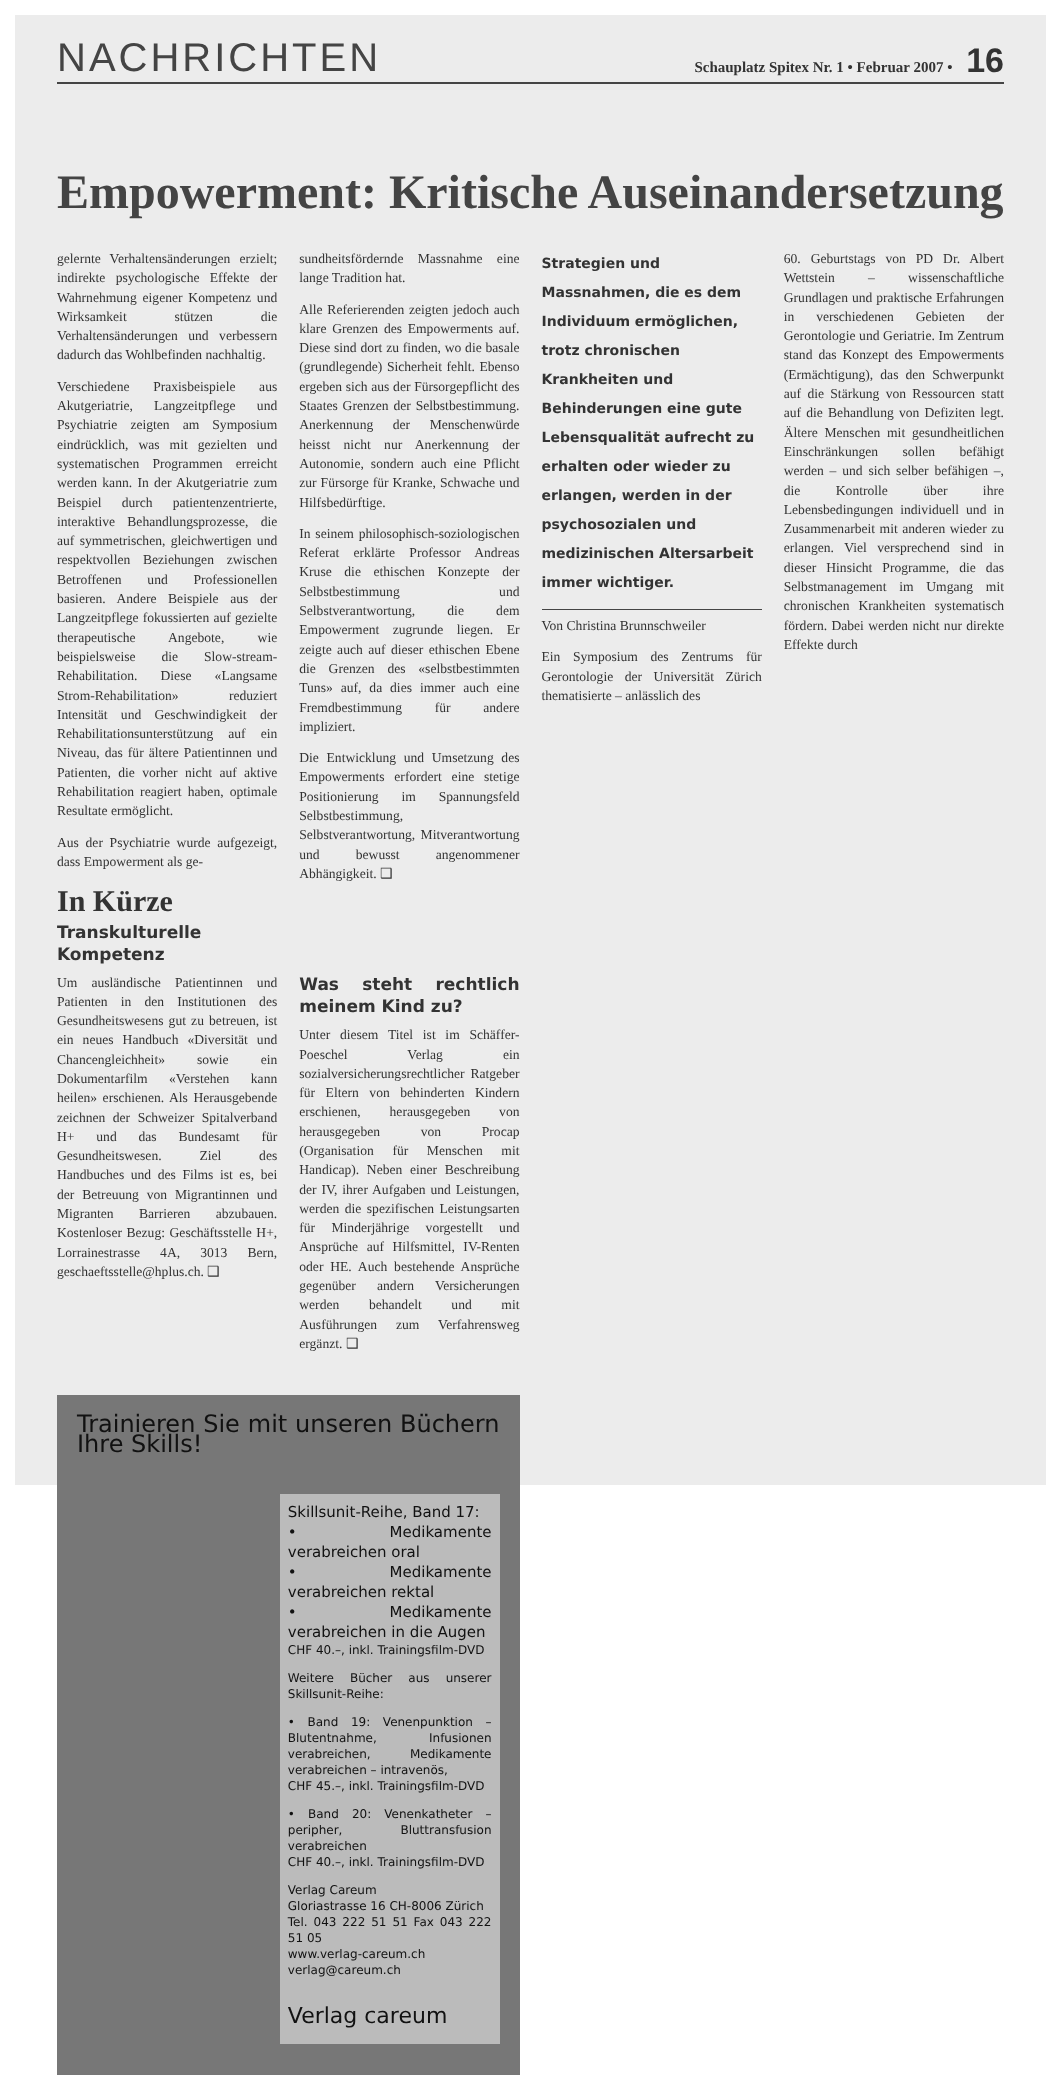NACHRICHTEN Schauplatz Spitex Nr. 1 • Februar 2007 • 16
Empowerment: Kritische Auseinandersetzung
Strategien und Massnahmen, die es dem Individuum ermöglichen, trotz chronischen Krankheiten und Behinderungen eine gute Lebensqualität aufrecht zu erhalten oder wieder zu erlangen, werden in der psychosozialen und medizinischen Altersarbeit immer wichtiger.
Von Christina Brunnschweiler
Ein Symposium des Zentrums für Gerontologie der Universität Zürich thematisierte – anlässlich des
60. Geburtstags von PD Dr. Albert Wettstein – wissenschaftliche Grundlagen und praktische Erfahrungen in verschiedenen Gebieten der Gerontologie und Geriatrie. Im Zentrum stand das Konzept des Empowerments (Ermächtigung), das den Schwerpunkt auf die Stärkung von Ressourcen statt auf die Behandlung von Defiziten legt. Ältere Menschen mit gesundheitlichen Einschränkungen sollen befähigt werden – und sich selber befähigen –, die Kontrolle über ihre Lebensbedingungen individuell und in Zusammenarbeit mit anderen wieder zu erlangen. Viel versprechend sind in dieser Hinsicht Programme, die das Selbstmanagement im Umgang mit chronischen Krankheiten systematisch fördern. Dabei werden nicht nur direkte Effekte durch
gelernte Verhaltensänderungen erzielt; indirekte psychologische Effekte der Wahrnehmung eigener Kompetenz und Wirksamkeit stützen die Verhaltensänderungen und verbessern dadurch das Wohlbefinden nachhaltig.
Verschiedene Praxisbeispiele aus Akutgeriatrie, Langzeitpflege und Psychiatrie zeigten am Symposium eindrücklich, was mit gezielten und systematischen Programmen erreicht werden kann. In der Akutgeriatrie zum Beispiel durch patientenzentrierte, interaktive Behandlungsprozesse, die auf symmetrischen, gleichwertigen und respektvollen Beziehungen zwischen Betroffenen und Professionellen basieren. Andere Beispiele aus der Langzeitpflege fokussierten auf gezielte therapeutische Angebote, wie beispielsweise die Slow-stream-Rehabilitation. Diese «Langsame Strom-Rehabilitation» reduziert Intensität und Geschwindigkeit der Rehabilitationsunterstützung auf ein Niveau, das für ältere Patientinnen und Patienten, die vorher nicht auf aktive Rehabilitation reagiert haben, optimale Resultate ermöglicht.
Aus der Psychiatrie wurde aufgezeigt, dass Empowerment als ge-
In Kürze
Transkulturelle Kompetenz
Um ausländische Patientinnen und Patienten in den Institutionen des Gesundheitswesens gut zu betreuen, ist ein neues Handbuch «Diversität und Chancengleichheit» sowie ein Dokumentarfilm «Verstehen kann heilen» erschienen. Als Herausgebende zeichnen der Schweizer Spitalverband H+ und das Bundesamt für Gesundheitswesen. Ziel des Handbuches und des Films ist es, bei der Betreuung von Migrantinnen und Migranten Barrieren abzubauen. Kostenloser Bezug: Geschäftsstelle H+, Lorrainestrasse 4A, 3013 Bern, geschaeftsstelle@hplus.ch. ❑
sundheitsfördernde Massnahme eine lange Tradition hat.
Alle Referierenden zeigten jedoch auch klare Grenzen des Empowerments auf. Diese sind dort zu finden, wo die basale (grundlegende) Sicherheit fehlt. Ebenso ergeben sich aus der Fürsorgepflicht des Staates Grenzen der Selbstbestimmung. Anerkennung der Menschenwürde heisst nicht nur Anerkennung der Autonomie, sondern auch eine Pflicht zur Fürsorge für Kranke, Schwache und Hilfsbedürftige.
In seinem philosophisch-soziologischen Referat erklärte Professor Andreas Kruse die ethischen Konzepte der Selbstbestimmung und Selbstverantwortung, die dem Empowerment zugrunde liegen. Er zeigte auch auf dieser ethischen Ebene die Grenzen des «selbstbestimmten Tuns» auf, da dies immer auch eine Fremdbestimmung für andere impliziert.
Die Entwicklung und Umsetzung des Empowerments erfordert eine stetige Positionierung im Spannungsfeld Selbstbestimmung, Selbstverantwortung, Mitverantwortung und bewusst angenommener Abhängigkeit. ❑
Was steht rechtlich meinem Kind zu?
Unter diesem Titel ist im Schäffer-Poeschel Verlag ein sozialversicherungsrechtlicher Ratgeber für Eltern von behinderten Kindern erschienen, herausgegeben von herausgegeben von Procap (Organisation für Menschen mit Handicap). Neben einer Beschreibung der IV, ihrer Aufgaben und Leistungen, werden die spezifischen Leistungsarten für Minderjährige vorgestellt und Ansprüche auf Hilfsmittel, IV-Renten oder HE. Auch bestehende Ansprüche gegenüber andern Versicherungen werden behandelt und mit Ausführungen zum Verfahrensweg ergänzt. ❑
Trainieren Sie mit unseren Büchern Ihre Skills!
Skillsunit-Reihe, Band 17:
• Medikamente verabreichen oral
• Medikamente verabreichen rektal
• Medikamente verabreichen in die Augen
CHF 40.–, inkl. Trainingsfilm-DVD
Weitere Bücher aus unserer Skillsunit-Reihe:
• Band 19: Venenpunktion – Blutentnahme, Infusionen verabreichen, Medikamente verabreichen – intravenös,
CHF 45.–, inkl. Trainingsfilm-DVD
• Band 20: Venenkatheter – peripher, Bluttransfusion verabreichen
CHF 40.–, inkl. Trainingsfilm-DVD
Verlag Careum
Gloriastrasse 16 CH-8006 Zürich
Tel. 043 222 51 51 Fax 043 222 51 05
www.verlag-careum.ch
verlag@careum.ch
Verlag careum